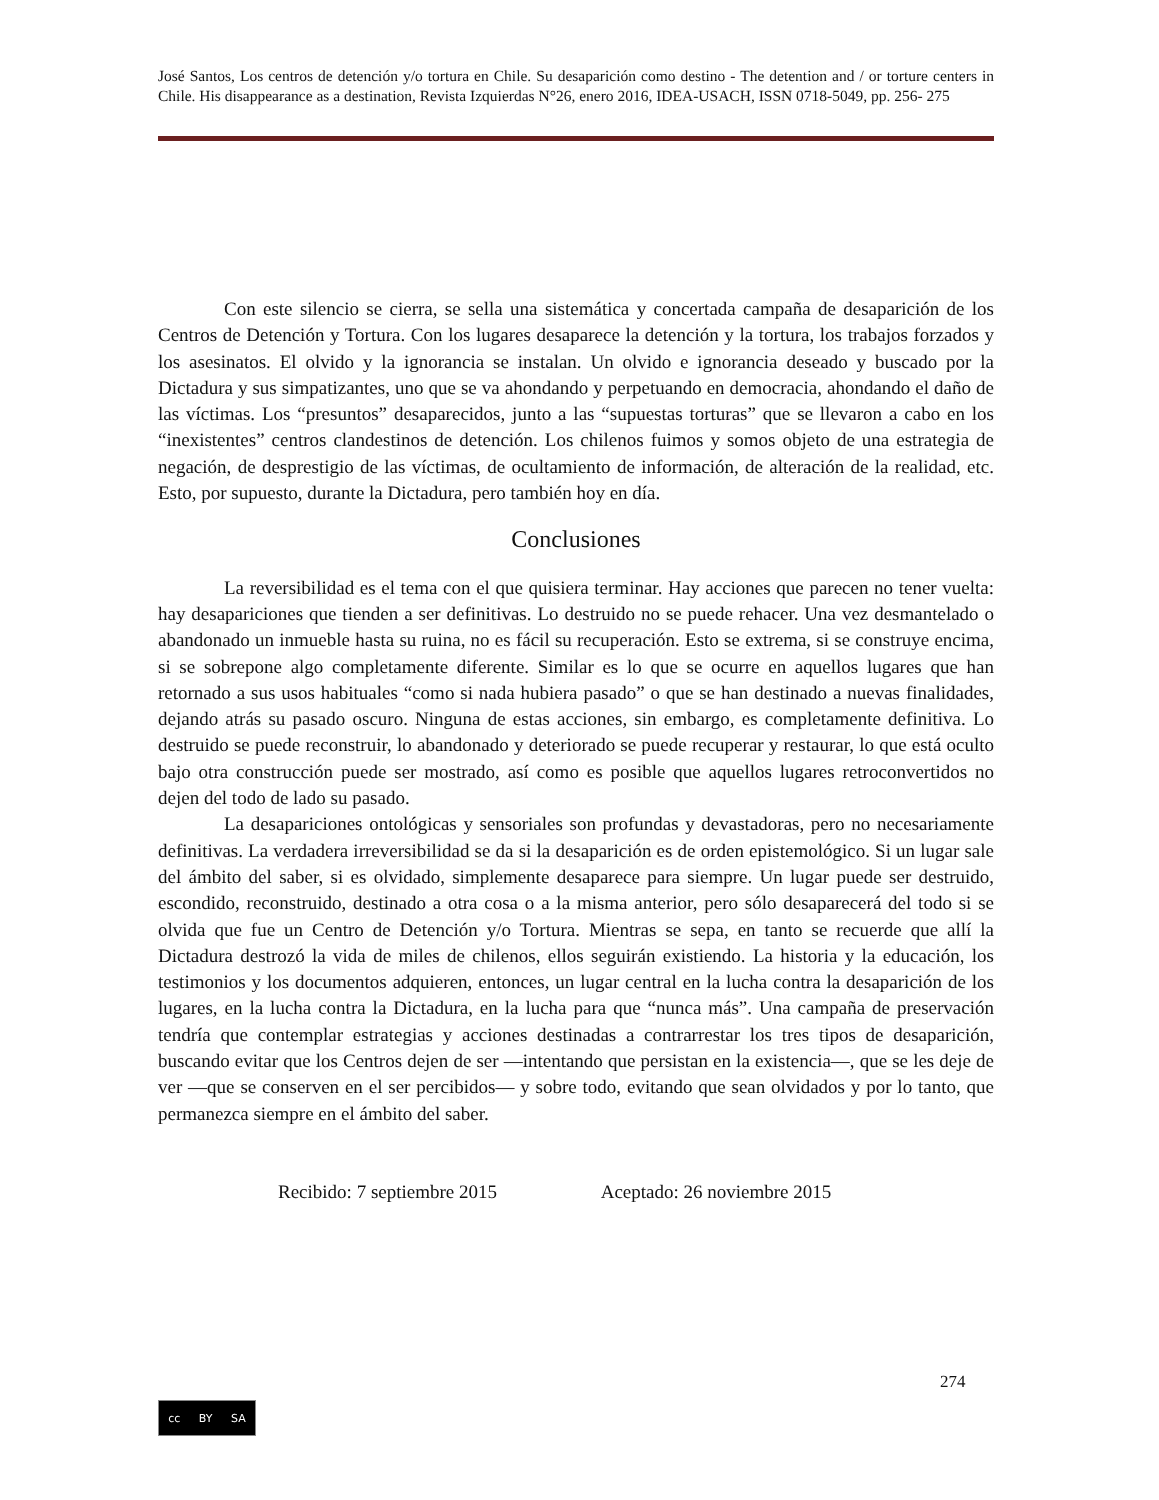José Santos, Los centros de detención y/o tortura en Chile. Su desaparición como destino - The detention and / or torture centers in Chile. His disappearance as a destination, Revista Izquierdas N°26, enero 2016, IDEA-USACH, ISSN 0718-5049, pp. 256- 275
Con este silencio se cierra, se sella una sistemática y concertada campaña de desaparición de los Centros de Detención y Tortura. Con los lugares desaparece la detención y la tortura, los trabajos forzados y los asesinatos. El olvido y la ignorancia se instalan. Un olvido e ignorancia deseado y buscado por la Dictadura y sus simpatizantes, uno que se va ahondando y perpetuando en democracia, ahondando el daño de las víctimas. Los “presuntos” desaparecidos, junto a las “supuestas torturas” que se llevaron a cabo en los “inexistentes” centros clandestinos de detención. Los chilenos fuimos y somos objeto de una estrategia de negación, de desprestigio de las víctimas, de ocultamiento de información, de alteración de la realidad, etc. Esto, por supuesto, durante la Dictadura, pero también hoy en día.
Conclusiones
La reversibilidad es el tema con el que quisiera terminar. Hay acciones que parecen no tener vuelta: hay desapariciones que tienden a ser definitivas. Lo destruido no se puede rehacer. Una vez desmantelado o abandonado un inmueble hasta su ruina, no es fácil su recuperación. Esto se extrema, si se construye encima, si se sobrepone algo completamente diferente. Similar es lo que se ocurre en aquellos lugares que han retornado a sus usos habituales “como si nada hubiera pasado” o que se han destinado a nuevas finalidades, dejando atrás su pasado oscuro. Ninguna de estas acciones, sin embargo, es completamente definitiva. Lo destruido se puede reconstruir, lo abandonado y deteriorado se puede recuperar y restaurar, lo que está oculto bajo otra construcción puede ser mostrado, así como es posible que aquellos lugares retroconvertidos no dejen del todo de lado su pasado.
La desapariciones ontológicas y sensoriales son profundas y devastadoras, pero no necesariamente definitivas. La verdadera irreversibilidad se da si la desaparición es de orden epistemológico. Si un lugar sale del ámbito del saber, si es olvidado, simplemente desaparece para siempre. Un lugar puede ser destruido, escondido, reconstruido, destinado a otra cosa o a la misma anterior, pero sólo desaparecerá del todo si se olvida que fue un Centro de Detención y/o Tortura. Mientras se sepa, en tanto se recuerde que allí la Dictadura destrozó la vida de miles de chilenos, ellos seguirán existiendo. La historia y la educación, los testimonios y los documentos adquieren, entonces, un lugar central en la lucha contra la desaparición de los lugares, en la lucha contra la Dictadura, en la lucha para que “nunca más”. Una campaña de preservación tendría que contemplar estrategias y acciones destinadas a contrarrestar los tres tipos de desaparición, buscando evitar que los Centros dejen de ser —intentando que persistan en la existencia—, que se les deje de ver —que se conserven en el ser percibidos— y sobre todo, evitando que sean olvidados y por lo tanto, que permanezca siempre en el ámbito del saber.
Recibido: 7 septiembre 2015 Aceptado: 26 noviembre 2015
274
cc BY SA